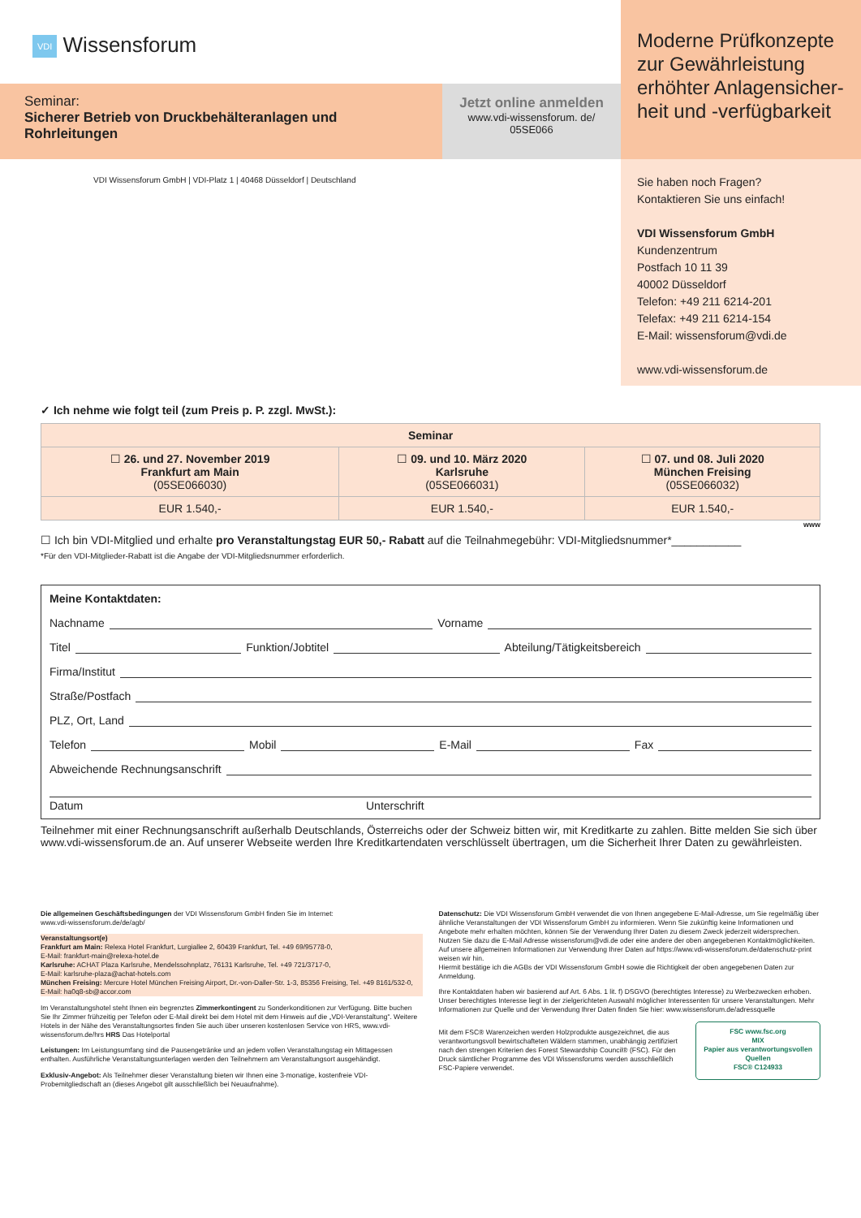VDI Wissensforum
Seminar:
Sicherer Betrieb von Druckbehälteranlagen und Rohrleitungen
Jetzt online anmelden
www.vdi-wissensforum. de/
05SE066
VDI Wissensforum GmbH | VDI-Platz 1 | 40468 Düsseldorf | Deutschland
Moderne Prüfkonzepte zur Gewährleistung erhöhter Anlagensicher-heit und -verfügbarkeit
Sie haben noch Fragen?
Kontaktieren Sie uns einfach!
VDI Wissensforum GmbH
Kundenzentrum
Postfach 10 11 39
40002 Düsseldorf
Telefon: +49 211 6214-201
Telefax: +49 211 6214-154
E-Mail: wissensforum@vdi.de
www.vdi-wissensforum.de
✓ Ich nehme wie folgt teil (zum Preis p. P. zzgl. MwSt.):
| Seminar | | |
| --- | --- | --- |
| ☐ 26. und 27. November 2019 Frankfurt am Main (05SE066030) | ☐ 09. und 10. März 2020 Karlsruhe (05SE066031) | ☐ 07. und 08. Juli 2020 München Freising (05SE066032) |
| EUR 1.540,- | EUR 1.540,- | EUR 1.540,- |
www
☐ Ich bin VDI-Mitglied und erhalte pro Veranstaltungstag EUR 50,- Rabatt auf die Teilnahmegebühr: VDI-Mitgliedsnummer*___________
*Für den VDI-Mitglieder-Rabatt ist die Angabe der VDI-Mitgliedsnummer erforderlich.
Meine Kontaktdaten:
Nachname Vorname
Titel Funktion/Jobtitel Abteilung/Tätigkeitsbereich
Firma/Institut
Straße/Postfach
PLZ, Ort, Land
Telefon Mobil E-Mail Fax
Abweichende Rechnungsanschrift
Datum Unterschrift
Teilnehmer mit einer Rechnungsanschrift außerhalb Deutschlands, Österreichs oder der Schweiz bitten wir, mit Kreditkarte zu zahlen. Bitte melden Sie sich über www.vdi-wissensforum.de an. Auf unserer Webseite werden Ihre Kreditkartendaten verschlüsselt übertragen, um die Sicherheit Ihrer Daten zu gewährleisten.
Die allgemeinen Geschäftsbedingungen der VDI Wissensforum GmbH finden Sie im Internet:
www.vdi-wissensforum.de/de/agb/
Veranstaltungsort(e)
Frankfurt am Main: Relexa Hotel Frankfurt, Lurgiallee 2, 60439 Frankfurt, Tel. +49 69/95778-0,
E-Mail: frankfurt-main@relexa-hotel.de
Karlsruhe: ACHAT Plaza Karlsruhe, Mendelssohnplatz, 76131 Karlsruhe, Tel. +49 721/3717-0,
E-Mail: karlsruhe-plaza@achat-hotels.com
München Freising: Mercure Hotel München Freising Airport, Dr.-von-Daller-Str. 1-3, 85356 Freising, Tel. +49 8161/532-0,
E-Mail: ha0q8-sb@accor.com
Im Veranstaltungshotel steht Ihnen ein begrenztes Zimmerkontingent zu Sonderkonditionen zur Verfügung. Bitte buchen Sie Ihr Zimmer frühzeitig per Telefon oder E-Mail direkt bei dem Hotel mit dem Hinweis auf die „VDI-Veranstaltung". Weitere Hotels in der Nähe des Veranstaltungsortes finden Sie auch über unseren kostenlosen Service von HRS, www.vdi-wissensforum.de/hrs HRS Das Hotelportal
Leistungen: Im Leistungsumfang sind die Pausengetränke und an jedem vollen Veranstaltungstag ein Mittagessen enthalten. Ausführliche Veranstaltungsunterlagen werden den Teilnehmern am Veranstaltungsort ausgehändigt.
Exklusiv-Angebot: Als Teilnehmer dieser Veranstaltung bieten wir Ihnen eine 3-monatige, kostenfreie VDI-Probemitgliedschaft an (dieses Angebot gilt ausschließlich bei Neuaufnahme).
Datenschutz: Die VDI Wissensforum GmbH verwendet die von Ihnen angegebene E-Mail-Adresse, um Sie regelmäßig über ähnliche Veranstaltungen der VDI Wissensforum GmbH zu informieren. Wenn Sie zukünftig keine Informationen und Angebote mehr erhalten möchten, können Sie der Verwendung Ihrer Daten zu diesem Zweck jederzeit widersprechen. Nutzen Sie dazu die E-Mail Adresse wissensforum@vdi.de oder eine andere der oben angegebenen Kontaktmöglichkeiten.
Auf unsere allgemeinen Informationen zur Verwendung Ihrer Daten auf https://www.vdi-wissensforum.de/datenschutz-print weisen wir hin.
Hiermit bestätige ich die AGBs der VDI Wissensforum GmbH sowie die Richtigkeit der oben angegebenen Daten zur Anmeldung.
Ihre Kontaktdaten haben wir basierend auf Art. 6 Abs. 1 lit. f) DSGVO (berechtigtes Interesse) zu Werbezwecken erhoben. Unser berechtigtes Interesse liegt in der zielgerichteten Auswahl möglicher Interessenten für unsere Veranstaltungen. Mehr Informationen zur Quelle und der Verwendung Ihrer Daten finden Sie hier: www.wissensforum.de/adressquelle
Mit dem FSC® Warenzeichen werden Holzprodukte ausgezeichnet, die aus verantwortungsvoll bewirtschafteten Wäldern stammen, unabhängig zertifiziert nach den strengen Kriterien des Forest Stewardship Council® (FSC). Für den Druck sämtlicher Programme des VDI Wissensforums werden ausschließlich FSC-Papiere verwendet.
FSC www.fsc.org
MIX
Papier aus verantwortungsvollen Quellen
FSC® C124933